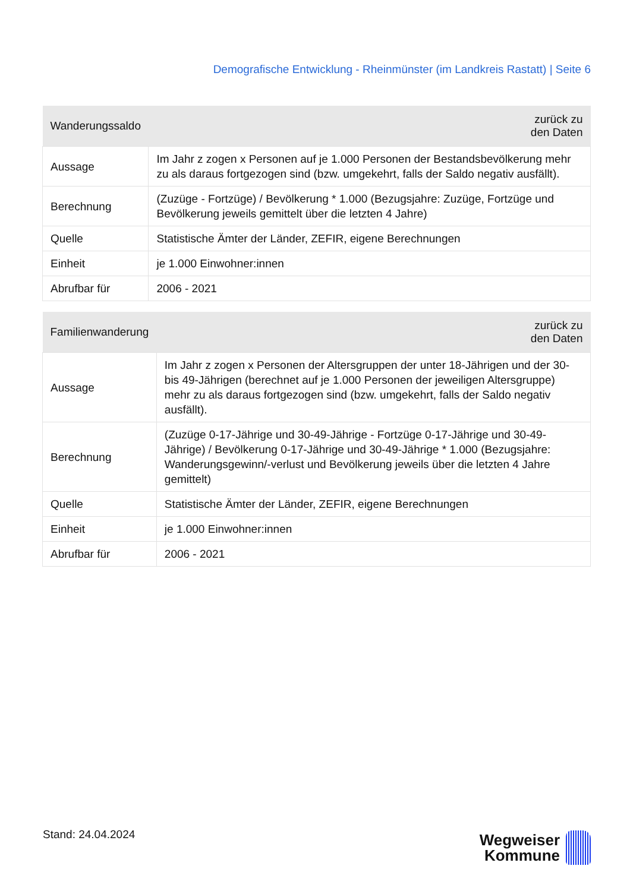Demografische Entwicklung - Rheinmünster (im Landkreis Rastatt) | Seite 6
| Wanderungssaldo | zurück zu den Daten |
| --- | --- |
| Aussage | Im Jahr z zogen x Personen auf je 1.000 Personen der Bestandsbevölkerung mehr zu als daraus fortgezogen sind (bzw. umgekehrt, falls der Saldo negativ ausfällt). |
| Berechnung | (Zuzüge - Fortzüge) / Bevölkerung * 1.000 (Bezugsjahre: Zuzüge, Fortzüge und Bevölkerung jeweils gemittelt über die letzten 4 Jahre) |
| Quelle | Statistische Ämter der Länder, ZEFIR, eigene Berechnungen |
| Einheit | je 1.000 Einwohner:innen |
| Abrufbar für | 2006 - 2021 |
| Familienwanderung | zurück zu den Daten |
| --- | --- |
| Aussage | Im Jahr z zogen x Personen der Altersgruppen der unter 18-Jährigen und der 30- bis 49-Jährigen (berechnet auf je 1.000 Personen der jeweiligen Altersgruppe) mehr zu als daraus fortgezogen sind (bzw. umgekehrt, falls der Saldo negativ ausfällt). |
| Berechnung | (Zuzüge 0-17-Jährige und 30-49-Jährige - Fortzüge 0-17-Jährige und 30-49- Jährige) / Bevölkerung 0-17-Jährige und 30-49-Jährige * 1.000 (Bezugsjahre: Wanderungsgewinn/-verlust und Bevölkerung jeweils über die letzten 4 Jahre gemittelt) |
| Quelle | Statistische Ämter der Länder, ZEFIR, eigene Berechnungen |
| Einheit | je 1.000 Einwohner:innen |
| Abrufbar für | 2006 - 2021 |
Stand: 24.04.2024
Wegweiser
Kommune